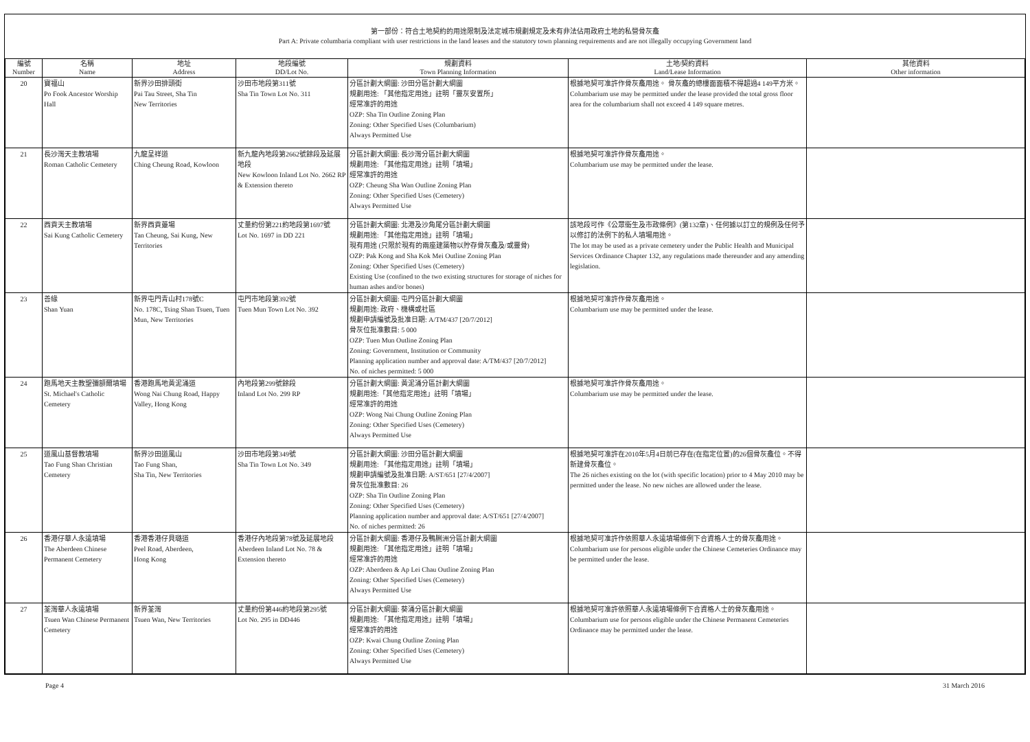第一部份：符合土地契約的用途限制及法定城市規劃規定及未有非法佔用政府土地的私營骨灰龕
Part A: Private columbaria compliant with user restrictions in the land leases and the statutory town planning requirements and are not illegally occupying Government land
| 編號 Number | 名稱 Name | 地址 Address | 地段編號 DD/Lot No. | 規劃資料 Town Planning Information | 土地/契約資料 Land/Lease Information | 其他資料 Other information |
| --- | --- | --- | --- | --- | --- | --- |
| 20 | 寶福山 Po Fook Ancestor Worship Hall | 新界沙田排頭街 Pai Tau Street, Sha Tin New Territories | 沙田市地段第311號 Sha Tin Town Lot No. 311 | 分區計劃大綱圖: 沙田分區計劃大綱圖 規劃用途: 「其他指定用途」註明「靈灰安置所」 經常准許的用途 OZP: Sha Tin Outline Zoning Plan Zoning: Other Specified Uses (Columbarium) Always Permitted Use | 根據地契可准許作骨灰龕用途。 骨灰龕的總樓面面積不得超過4 149平方米。 Columbarium use may be permitted under the lease provided the total gross floor area for the columbarium shall not exceed 4 149 square metres. | |
| 21 | 長沙灣天主教墳場 Roman Catholic Cemetery | 九龍呈祥道 Ching Cheung Road, Kowloon | 新九龍內地段第2662號餘段及延展地段 New Kowloon Inland Lot No. 2662 RP & Extension thereto | 分區計劃大綱圖: 長沙灣分區計劃大綱圖 規劃用途: 「其他指定用途」註明「墳場」 經常准許的用途 OZP: Cheung Sha Wan Outline Zoning Plan Zoning: Other Specified Uses (Cemetery) Always Permitted Use | 根據地契可准許作骨灰龕用途。 Columbarium use may be permitted under the lease. | |
| 22 | 西貢天主教墳場 Sai Kung Catholic Cemetery | 新界西貢躉場 Tan Cheung, Sai Kung, New Territories | 丈量約份第221約地段第1697號 Lot No. 1697 in DD 221 | 分區計劃大綱圖: 北港及沙角尾分區計劃大綱圖 規劃用途: 「其他指定用途」註明「墳場」 現有用途 (只限於現有的兩座建築物以貯存骨灰龕及/或靈骨) OZP: Pak Kong and Sha Kok Mei Outline Zoning Plan Zoning: Other Specified Uses (Cemetery) Existing Use (confined to the two existing structures for storage of niches for human ashes and/or bones) | 該地段可作《公眾衞生及市政條例》(第132章)、任何據以訂立的規例及任何予以修訂的法例下的私人墳場用途。 The lot may be used as a private cemetery under the Public Health and Municipal Services Ordinance Chapter 132, any regulations made thereunder and any amending legislation. | |
| 23 | 善緣 Shan Yuan | 新界屯門青山村178號C No. 178C, Tsing Shan Tsuen, Tuen Mun, New Territories | 屯門市地段第392號 Tuen Mun Town Lot No. 392 | 分區計劃大綱圖: 屯門分區計劃大綱圖 規劃用途: 政府、機構或社區 規劃申請編號及批准日期: A/TM/437 [20/7/2012] 骨灰位批准數目: 5 000 OZP: Tuen Mun Outline Zoning Plan Zoning: Government, Institution or Community Planning application number and approval date: A/TM/437 [20/7/2012] No. of niches permitted: 5 000 | 根據地契可准許作骨灰龕用途。 Columbarium use may be permitted under the lease. | |
| 24 | 跑馬地天主教聖彌額爾墳場 St. Michael's Catholic Cemetery | 香港跑馬地黃泥涌道 Wong Nai Chung Road, Happy Valley, Hong Kong | 內地段第299號餘段 Inland Lot No. 299 RP | 分區計劃大綱圖: 黃泥涌分區計劃大綱圖 規劃用途:「其他指定用途」註明「墳場」 經常准許的用途 OZP: Wong Nai Chung Outline Zoning Plan Zoning: Other Specified Uses (Cemetery) Always Permitted Use | 根據地契可准許作骨灰龕用途。 Columbarium use may be permitted under the lease. | |
| 25 | 道風山基督教墳場 Tao Fung Shan Christian Cemetery | 新界沙田道風山 Tao Fung Shan, Sha Tin, New Territories | 沙田市地段第349號 Sha Tin Town Lot No. 349 | 分區計劃大綱圖: 沙田分區計劃大綱圖 規劃用途: 「其他指定用途」註明「墳場」 規劃申請編號及批准日期: A/ST/651 [27/4/2007] 骨灰位批准數目: 26 OZP: Sha Tin Outline Zoning Plan Zoning: Other Specified Uses (Cemetery) Planning application number and approval date: A/ST/651 [27/4/2007] No. of niches permitted: 26 | 根據地契可准許在2010年5月4日前已存在(在指定位置)的26個骨灰龕位。不得新建骨灰龕位。 The 26 niches existing on the lot (with specific location) prior to 4 May 2010 may be permitted under the lease. No new niches are allowed under the lease. | |
| 26 | 香港仔華人永遠墳場 The Aberdeen Chinese Permanent Cemetery | 香港香港仔貝璐道 Peel Road, Aberdeen, Hong Kong | 香港仔內地段第78號及延展地段 Aberdeen Inland Lot No. 78 & Extension thereto | 分區計劃大綱圖: 香港仔及鴨脷洲分區計劃大綱圖 規劃用途: 「其他指定用途」註明「墳場」 經常准許的用途 OZP: Aberdeen & Ap Lei Chau Outline Zoning Plan Zoning: Other Specified Uses (Cemetery) Always Permitted Use | 根據地契可准許作依照華人永遠墳場條例下合資格人士的骨灰龕用途。 Columbarium use for persons eligible under the Chinese Cemeteries Ordinance may be permitted under the lease. | |
| 27 | 荃灣華人永遠墳場 Tsuen Wan Chinese Permanent Cemetery | 新界荃灣 Tsuen Wan, New Territories | 丈量約份第446約地段第295號 Lot No. 295 in DD446 | 分區計劃大綱圖: 葵涌分區計劃大綱圖 規劃用途: 「其他指定用途」註明「墳場」 經常准許的用途 OZP: Kwai Chung Outline Zoning Plan Zoning: Other Specified Uses (Cemetery) Always Permitted Use | 根據地契可准許依照華人永遠墳場條例下合資格人士的骨灰龕用途。 Columbarium use for persons eligible under the Chinese Permanent Cemeteries Ordinance may be permitted under the lease. | |
Page 4 31 March 2016